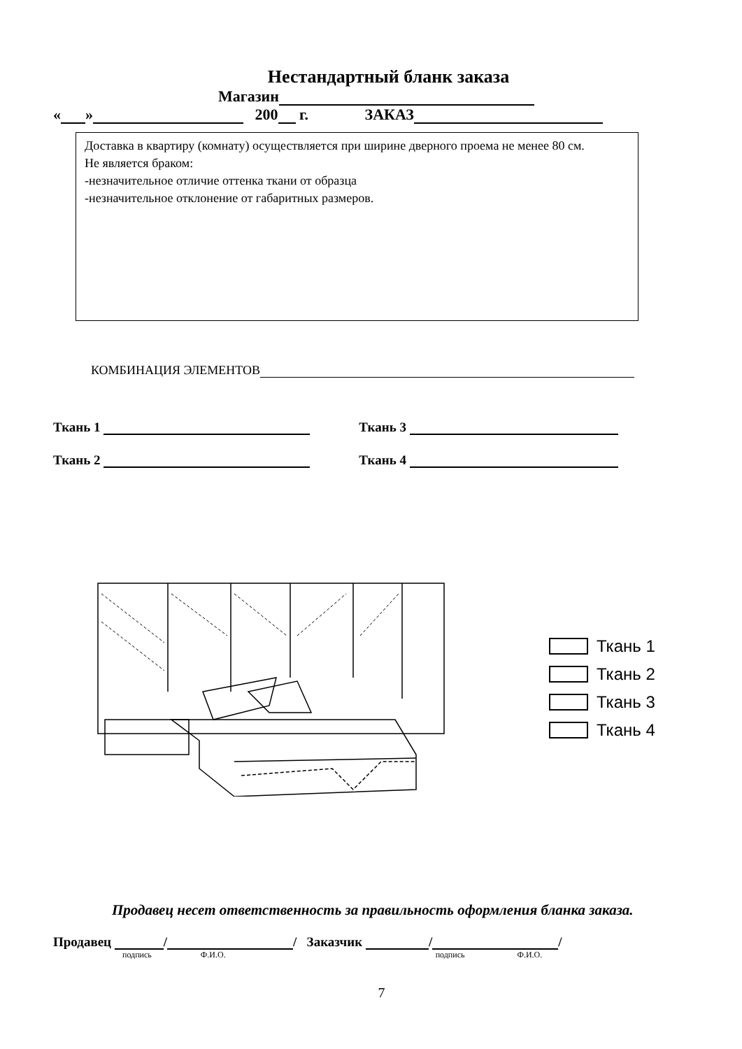Нестандартный бланк заказа
Магазин
« » 200 г. ЗАКАЗ
Доставка в квартиру (комнату) осуществляется при ширине дверного проема не менее 80 см.
Не является браком:
-незначительное отличие оттенка ткани от образца
-незначительное отклонение от габаритных размеров.
КОМБИНАЦИЯ ЭЛЕМЕНТОВ
Ткань 1 Ткань 3
Ткань 2 Ткань 4
Ткань 1
Ткань 2
Ткань 3
Ткань 4
Продавец несет ответственность за правильность оформления бланка заказа.
Продавец / / Заказчик / /
подпись Ф.И.О. подпись Ф.И.О.
7